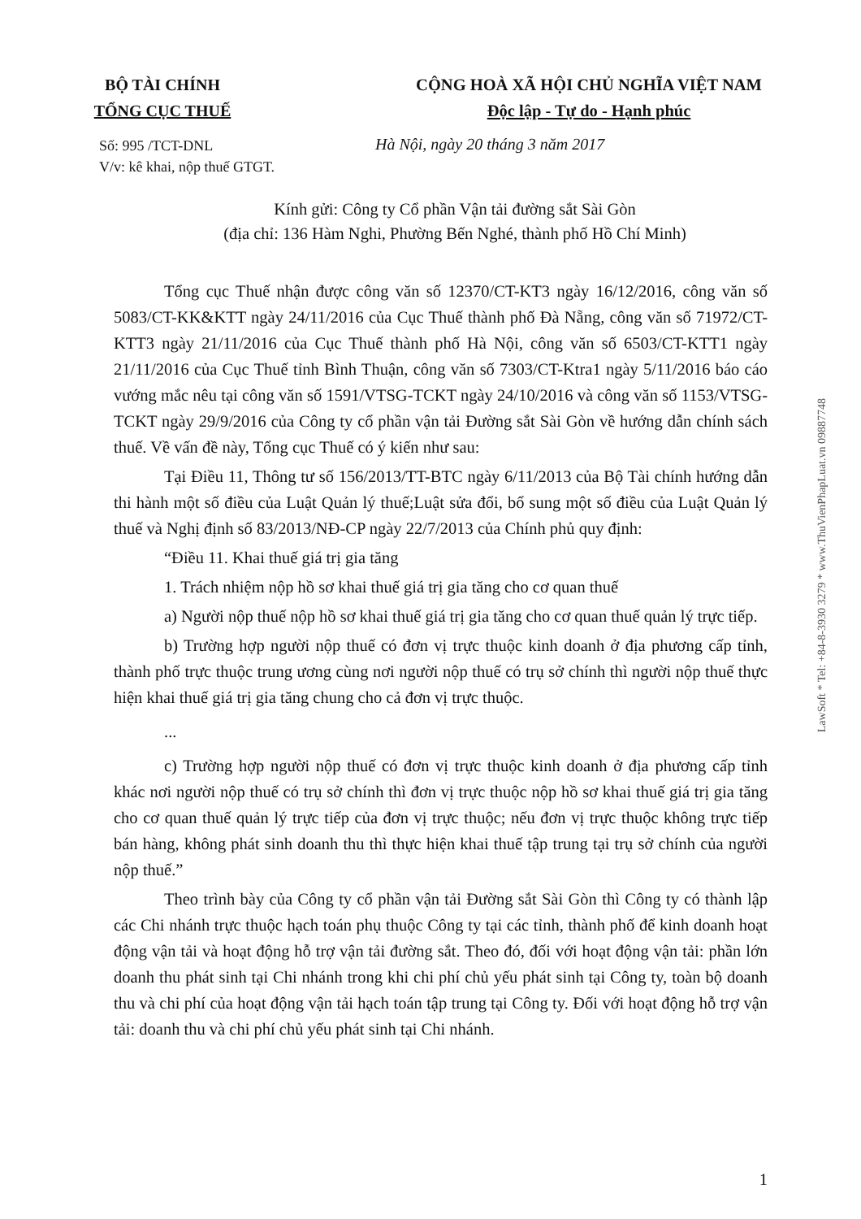BỘ TÀI CHÍNH
TỔNG CỤC THUẾ
CỘNG HOÀ XÃ HỘI CHỦ NGHĨA VIỆT NAM
Độc lập - Tự do - Hạnh phúc
Số: 995 /TCT-DNL
V/v: kê khai, nộp thuế GTGT.
Hà Nội, ngày 20 tháng 3 năm 2017
Kính gửi: Công ty Cổ phần Vận tải đường sắt Sài Gòn
(địa chỉ: 136 Hàm Nghi, Phường Bến Nghé, thành phố Hồ Chí Minh)
Tổng cục Thuế nhận được công văn số 12370/CT-KT3 ngày 16/12/2016, công văn số 5083/CT-KK&KTT ngày 24/11/2016 của Cục Thuế thành phố Đà Nẵng, công văn số 71972/CT-KTT3 ngày 21/11/2016 của Cục Thuế thành phố Hà Nội, công văn số 6503/CT-KTT1 ngày 21/11/2016 của Cục Thuế tỉnh Bình Thuận, công văn số 7303/CT-Ktra1 ngày 5/11/2016 báo cáo vướng mắc nêu tại công văn số 1591/VTSG-TCKT ngày 24/10/2016 và công văn số 1153/VTSG-TCKT ngày 29/9/2016 của Công ty cổ phần vận tải Đường sắt Sài Gòn về hướng dẫn chính sách thuế. Về vấn đề này, Tổng cục Thuế có ý kiến như sau:
Tại Điều 11, Thông tư số 156/2013/TT-BTC ngày 6/11/2013 của Bộ Tài chính hướng dẫn thi hành một số điều của Luật Quản lý thuế;Luật sửa đổi, bổ sung một số điều của Luật Quản lý thuế và Nghị định số 83/2013/NĐ-CP ngày 22/7/2013 của Chính phủ quy định:
“Điều 11. Khai thuế giá trị gia tăng
1. Trách nhiệm nộp hồ sơ khai thuế giá trị gia tăng cho cơ quan thuế
a) Người nộp thuế nộp hồ sơ khai thuế giá trị gia tăng cho cơ quan thuế quản lý trực tiếp.
b) Trường hợp người nộp thuế có đơn vị trực thuộc kinh doanh ở địa phương cấp tỉnh, thành phố trực thuộc trung ương cùng nơi người nộp thuế có trụ sở chính thì người nộp thuế thực hiện khai thuế giá trị gia tăng chung cho cả đơn vị trực thuộc.
...
c) Trường hợp người nộp thuế có đơn vị trực thuộc kinh doanh ở địa phương cấp tỉnh khác nơi người nộp thuế có trụ sở chính thì đơn vị trực thuộc nộp hồ sơ khai thuế giá trị gia tăng cho cơ quan thuế quản lý trực tiếp của đơn vị trực thuộc; nếu đơn vị trực thuộc không trực tiếp bán hàng, không phát sinh doanh thu thì thực hiện khai thuế tập trung tại trụ sở chính của người nộp thuế.”
Theo trình bày của Công ty cổ phần vận tải Đường sắt Sài Gòn thì Công ty có thành lập các Chi nhánh trực thuộc hạch toán phụ thuộc Công ty tại các tỉnh, thành phố để kinh doanh hoạt động vận tải và hoạt động hỗ trợ vận tải đường sắt. Theo đó, đối với hoạt động vận tải: phần lớn doanh thu phát sinh tại Chi nhánh trong khi chi phí chủ yếu phát sinh tại Công ty, toàn bộ doanh thu và chi phí của hoạt động vận tải hạch toán tập trung tại Công ty. Đối với hoạt động hỗ trợ vận tải: doanh thu và chi phí chủ yếu phát sinh tại Chi nhánh.
LawSoft * Tel: +84-8-3930 3279 * www.ThuVienPhapLuat.vn 09887748
1